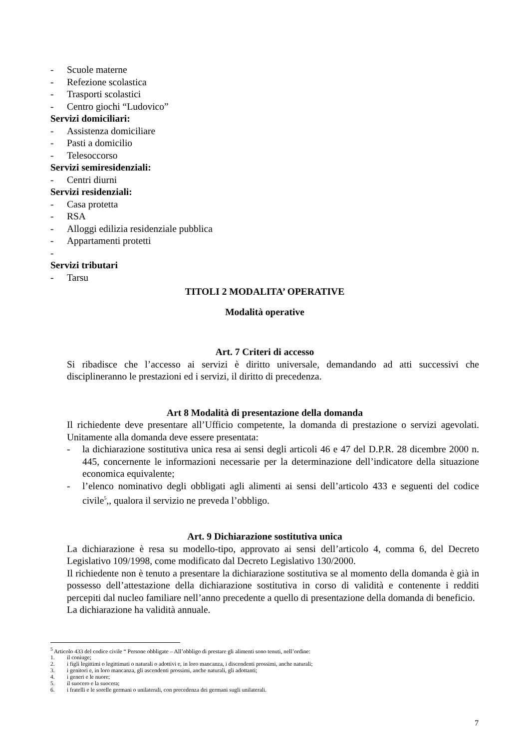- Scuole materne
- Refezione scolastica
- Trasporti scolastici
- Centro giochi “Ludovico”
Servizi domiciliari:
- Assistenza domiciliare
- Pasti a domicilio
- Telesoccorso
Servizi semiresidenziali:
- Centri diurni
Servizi residenziali:
- Casa protetta
- RSA
- Alloggi edilizia residenziale pubblica
- Appartamenti protetti
-
Servizi tributari
- Tarsu
TITOLI 2 MODALITA’ OPERATIVE
Modalità operative
Art. 7 Criteri di accesso
Si ribadisce che l’accesso ai servizi è diritto universale, demandando ad atti successivi che disciplineranno le prestazioni ed i servizi, il diritto di precedenza.
Art 8 Modalità di presentazione della domanda
Il richiedente deve presentare all’Ufficio competente, la domanda di prestazione o servizi agevolati. Unitamente alla domanda deve essere presentata:
- la dichiarazione sostitutiva unica resa ai sensi degli articoli 46 e 47 del D.P.R. 28 dicembre 2000 n. 445, concernente le informazioni necessarie per la determinazione dell’indicatore della situazione economica equivalente;
- l’elenco nominativo degli obbligati agli alimenti ai sensi dell’articolo 433 e seguenti del codice civile<sup>5</sup>,, qualora il servizio ne preveda l’obbligo.
Art. 9 Dichiarazione sostitutiva unica
La dichiarazione è resa su modello-tipo, approvato ai sensi dell’articolo 4, comma 6, del Decreto Legislativo 109/1998, come modificato dal Decreto Legislativo 130/2000.
Il richiedente non è tenuto a presentare la dichiarazione sostitutiva se al momento della domanda è già in possesso dell’attestazione della dichiarazione sostitutiva in corso di validità e contenente i redditi percepiti dal nucleo familiare nell’anno precedente a quello di presentazione della domanda di beneficio.
La dichiarazione ha validità annuale.
<sup>5</sup> Articolo 433 del codice civile “ Persone obbligate – All’obbligo di prestare gli alimenti sono tenuti, nell’ordine:
1. il coniuge;
2. i figli legittimi o legittimati o naturali o adottivi e, in loro mancanza, i discendenti prossimi, anche naturali;
3. i genitori e, in loro mancanza, gli ascendenti prossimi, anche naturali, gli adottanti;
4. i generi e le nuore;
5. il suocero e la suocera;
6. i fratelli e le sorelle germani o unilaterali, con precedenza dei germani sugli unilaterali.
7